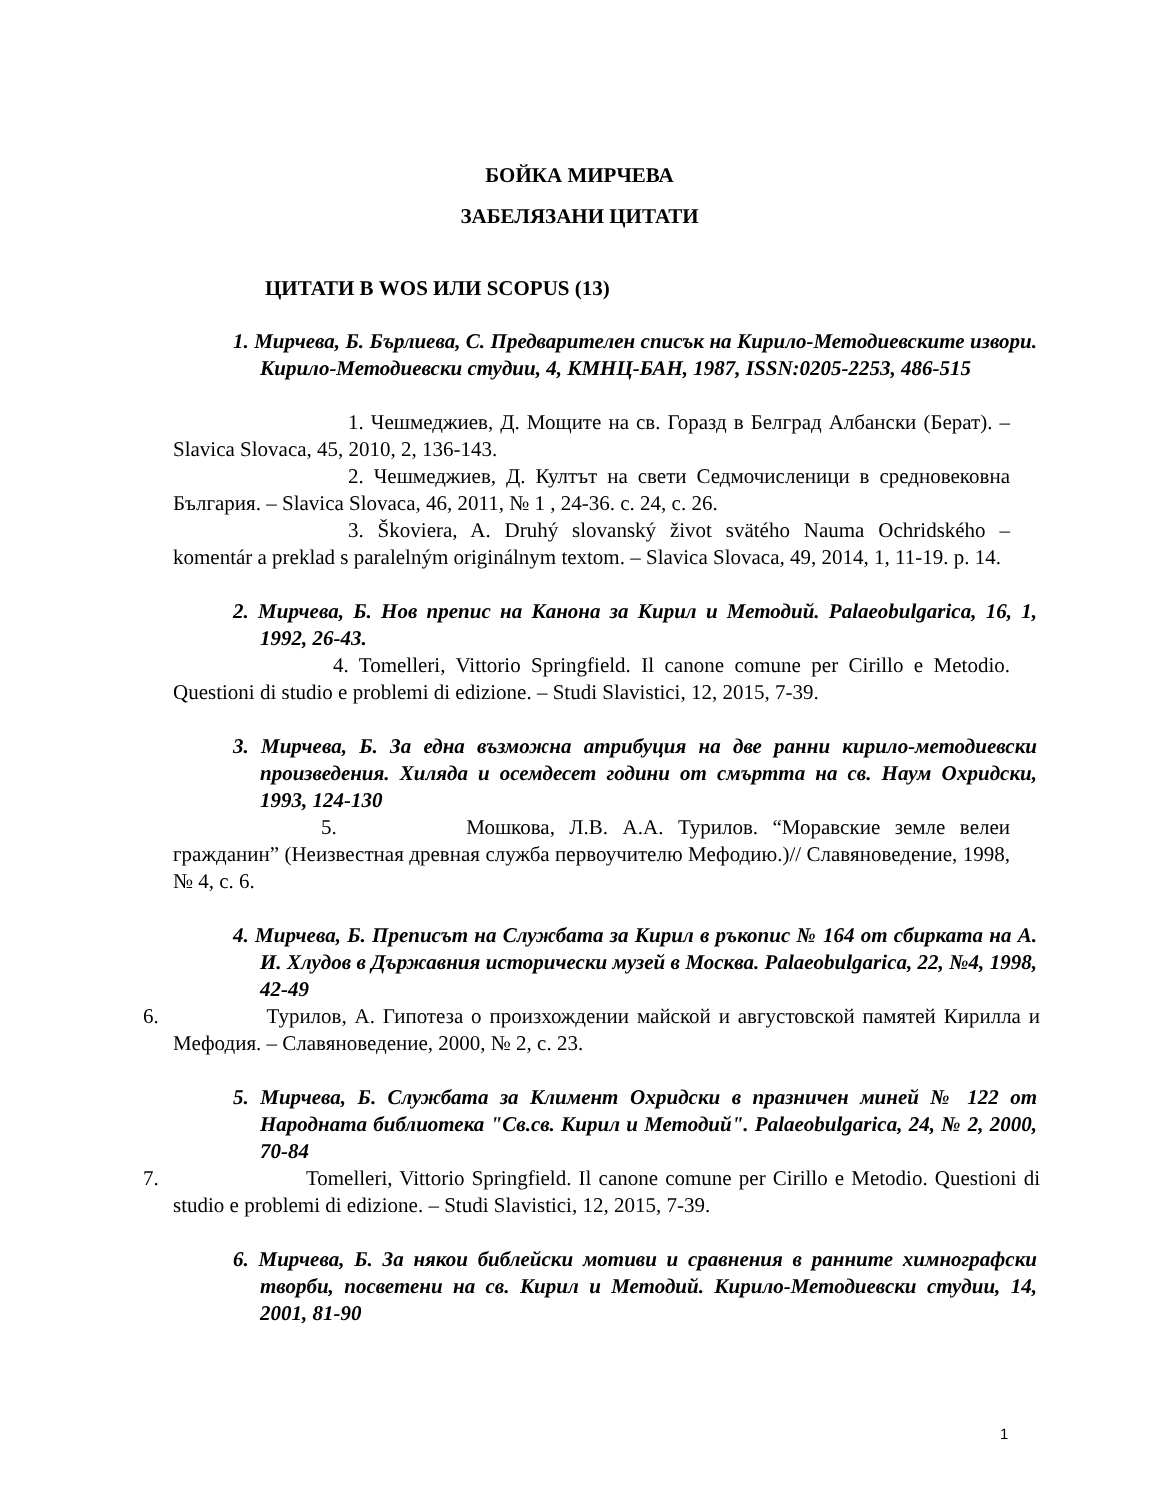БОЙКА МИРЧЕВА
ЗАБЕЛЯЗАНИ ЦИТАТИ
ЦИТАТИ В WOS ИЛИ SCOPUS (13)
1. Мирчева, Б. Бърлиева, С. Предварителен списък на Кирило-Методиевските извори. Кирило-Методиевски студии, 4, КМНЦ-БАН, 1987, ISSN:0205-2253, 486-515
1. Чешмеджиев, Д. Мощите на св. Горазд в Белград Албански (Берат). – Slavica Slovaca, 45, 2010, 2, 136-143.
2. Чешмеджиев, Д. Култът на свети Седмочисленици в средновековна България. – Slavica Slovaca, 46, 2011, № 1 , 24-36. с. 24, с. 26.
3. Škoviera, A. Druhý slovanský život svätého Nauma Ochridského – komentár a preklad s paralelným originálnym textom. – Slavica Slovaca, 49, 2014, 1, 11-19. p. 14.
2. Мирчева, Б. Нов препис на Канона за Кирил и Методий. Palaeobulgarica, 16, 1, 1992, 26-43.
4. Tomelleri, Vittorio Springfield. Il canone comune per Cirillo e Metodio. Questioni di studio e problemi di edizione. – Studi Slavistici, 12, 2015, 7-39.
3. Мирчева, Б. За една възможна атрибуция на две ранни кирило-методиевски произведения. Хиляда и осемдесет години от смъртта на св. Наум Охридски, 1993, 124-130
5. Мошкова, Л.В. А.А. Турилов. “Моравские земле велеи гражданин” (Неизвестная древная служба первоучителю Мефодию.)// Славяноведение, 1998, № 4, с. 6.
4. Мирчева, Б. Преписът на Службата за Кирил в ръкопис № 164 от сбирката на А. И. Хлудов в Държавния исторически музей в Москва. Palaeobulgarica, 22, №4, 1998, 42-49
6. Турилов, А. Гипотеза о произхождении майской и августовской памятей Кирилла и Мефодия. – Славяноведение, 2000, № 2, с. 23.
5. Мирчева, Б. Службата за Климент Охридски в празничен миней № 122 от Народната библиотека "Св.св. Кирил и Методий". Palaeobulgarica, 24, № 2, 2000, 70-84
7. Tomelleri, Vittorio Springfield. Il canone comune per Cirillo e Metodio. Questioni di studio e problemi di edizione. – Studi Slavistici, 12, 2015, 7-39.
6. Мирчева, Б. За някои библейски мотиви и сравнения в ранните химнографски творби, посветени на св. Кирил и Методий. Кирило-Методиевски студии, 14, 2001, 81-90
1